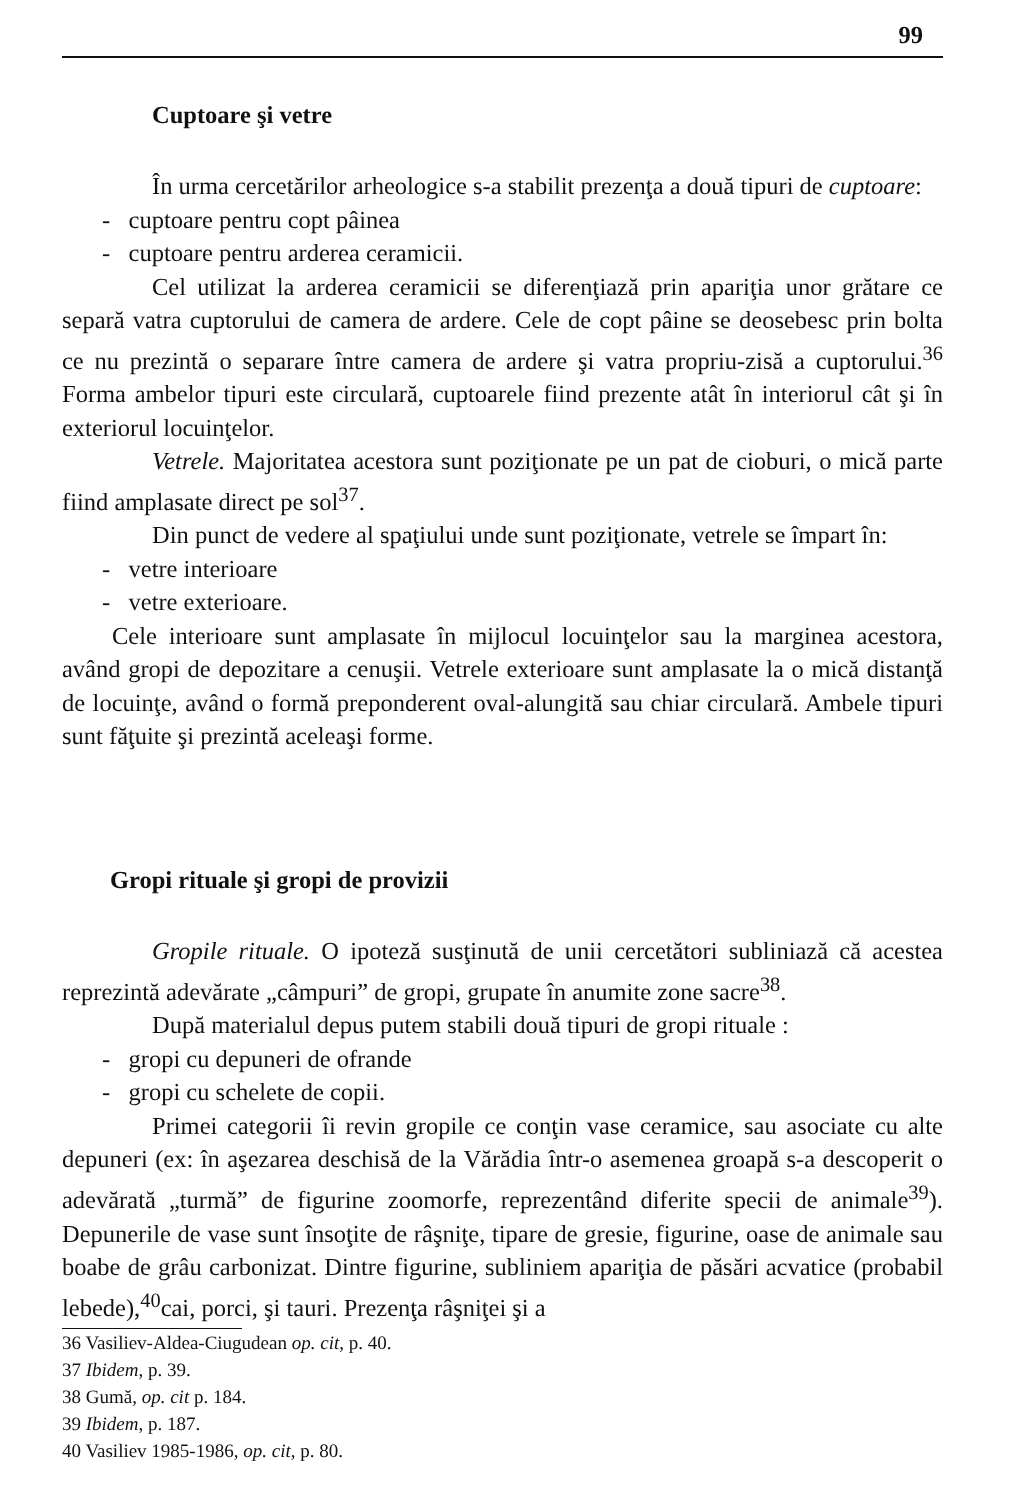99
Cuptoare şi vetre
În urma cercetărilor arheologice s-a stabilit prezenţa a două tipuri de cuptoare:
- cuptoare pentru copt pâinea
- cuptoare pentru arderea ceramicii.
Cel utilizat la arderea ceramicii se diferenţiază prin apariţia unor grătare ce separă vatra cuptorului de camera de ardere. Cele de copt pâine se deosebesc prin bolta ce nu prezintă o separare între camera de ardere şi vatra propriu-zisă a cuptorului.<sup>36</sup> Forma ambelor tipuri este circulară, cuptoarele fiind prezente atât în interiorul cât şi în exteriorul locuinţelor.
Vetrele. Majoritatea acestora sunt poziţionate pe un pat de cioburi, o mică parte fiind amplasate direct pe sol<sup>37</sup>.
Din punct de vedere al spaţiului unde sunt poziţionate, vetrele se împart în:
- vetre interioare
- vetre exterioare.
Cele interioare sunt amplasate în mijlocul locuinţelor sau la marginea acestora, având gropi de depozitare a cenuşii. Vetrele exterioare sunt amplasate la o mică distanţă de locuinţe, având o formă preponderent oval-alungită sau chiar circulară. Ambele tipuri sunt făţuite şi prezintă aceleaşi forme.
Gropi rituale şi gropi de provizii
Gropile rituale. O ipoteză susţinută de unii cercetători subliniază că acestea reprezintă adevărate „câmpuri” de gropi, grupate în anumite zone sacre<sup>38</sup>.
După materialul depus putem stabili două tipuri de gropi rituale :
- gropi cu depuneri de ofrande
- gropi cu schelete de copii.
Primei categorii îi revin gropile ce conţin vase ceramice, sau asociate cu alte depuneri (ex: în aşezarea deschisă de la Vărădia într-o asemenea groapă s-a descoperit o adevărată „turmă” de figurine zoomorfe, reprezentând diferite specii de animale<sup>39</sup>). Depunerile de vase sunt însoţite de râşniţe, tipare de gresie, figurine, oase de animale sau boabe de grâu carbonizat. Dintre figurine, subliniem apariţia de păsări acvatice (probabil lebede),<sup>40</sup>cai, porci, şi tauri. Prezenţa râşniţei şi a
36 Vasiliev-Aldea-Ciugudean op. cit, p. 40.
37 Ibidem, p. 39.
38 Gumă, op. cit p. 184.
39 Ibidem, p. 187.
40 Vasiliev 1985-1986, op. cit, p. 80.